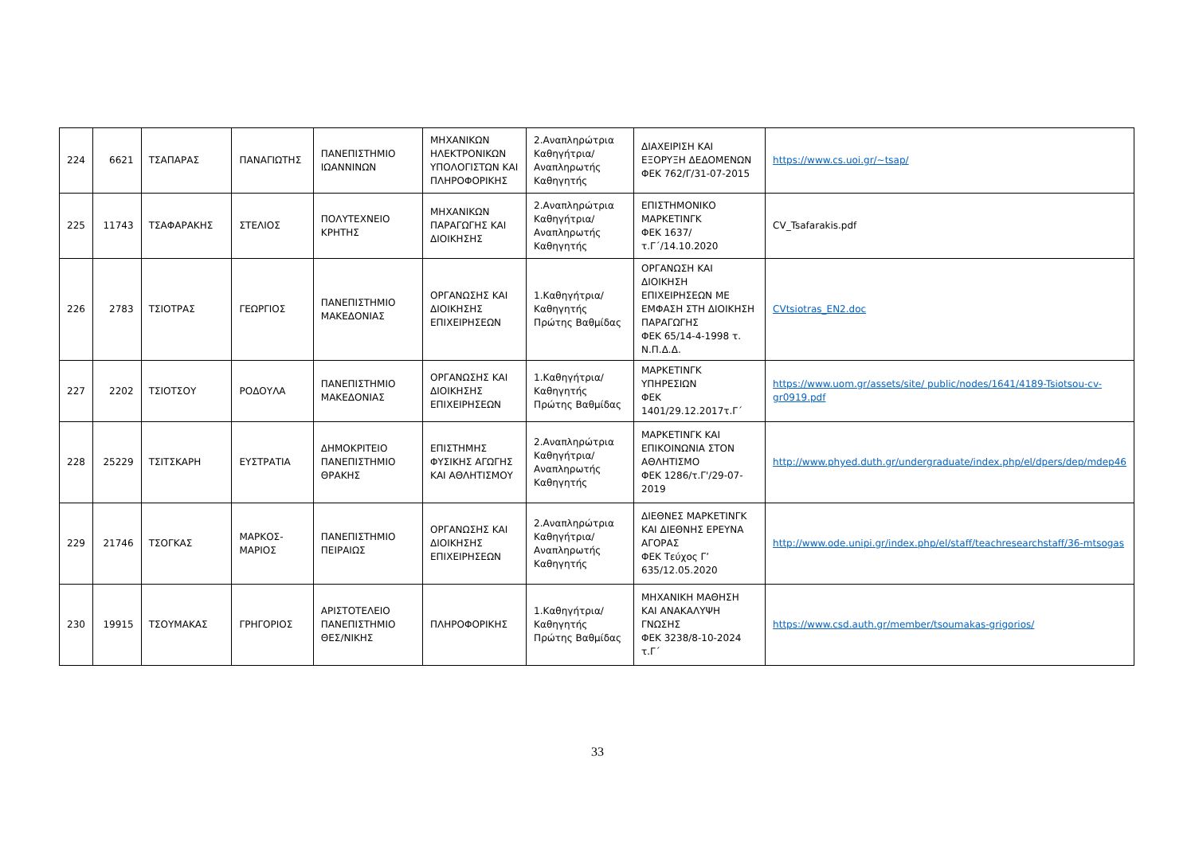| 224 | 6621 | ΤΣΑΠΑΡΑΣ | ΠΑΝΑΓΙΩΤΗΣ | ΠΑΝΕΠΙΣΤΗΜΙΟ ΙΩΑΝΝΙΝΩΝ | ΜΗΧΑΝΙΚΩΝ ΗΛΕΚΤΡΟΝΙΚΩΝ ΥΠΟΛΟΓΙΣΤΩΝ ΚΑΙ ΠΛΗΡΟΦΟΡΙΚΗΣ | 2.Αναπληρώτρια Καθηγήτρια/Αναπληρωτής Καθηγητής | ΔΙΑΧΕΙΡΙΣΗ ΚΑΙ ΕΞΟΡΥΞΗ ΔΕΔΟΜΕΝΩΝ ΦΕΚ 762/Γ/31-07-2015 | https://www.cs.uoi.gr/~tsap/ |
| 225 | 11743 | ΤΣΑΦΑΡΑΚΗΣ | ΣΤΕΛΙΟΣ | ΠΟΛΥΤΕΧΝΕΙΟ ΚΡΗΤΗΣ | ΜΗΧΑΝΙΚΩΝ ΠΑΡΑΓΩΓΗΣ ΚΑΙ ΔΙΟΙΚΗΣΗΣ | 2.Αναπληρώτρια Καθηγήτρια/Αναπληρωτής Καθηγητής | ΕΠΙΣΤΗΜΟΝΙΚΟ ΜΑΡΚΕΤΙΝΓΚ ΦΕΚ 1637/τ.Γ΄/14.10.2020 | CV_Tsafarakis.pdf |
| 226 | 2783 | ΤΣΙΟΤΡΑΣ | ΓΕΩΡΓΙΟΣ | ΠΑΝΕΠΙΣΤΗΜΙΟ ΜΑΚΕΔΟΝΙΑΣ | ΟΡΓΑΝΩΣΗΣ ΚΑΙ ΔΙΟΙΚΗΣΗΣ ΕΠΙΧΕΙΡΗΣΕΩΝ | 1.Καθηγήτρια/Καθηγητής Πρώτης Βαθμίδας | ΟΡΓΑΝΩΣΗ ΚΑΙ ΔΙΟΙΚΗΣΗ ΕΠΙΧΕΙΡΗΣΕΩΝ ΜΕ ΕΜΦΑΣΗ ΣΤΗ ΔΙΟΙΚΗΣΗ ΠΑΡΑΓΩΓΗΣ ΦΕΚ 65/14-4-1998 τ. Ν.Π.Δ.Δ. | CVtsiotras_EN2.doc |
| 227 | 2202 | ΤΣΙΟΤΣΟΥ | ΡΟΔΟΥΛΑ | ΠΑΝΕΠΙΣΤΗΜΙΟ ΜΑΚΕΔΟΝΙΑΣ | ΟΡΓΑΝΩΣΗΣ ΚΑΙ ΔΙΟΙΚΗΣΗΣ ΕΠΙΧΕΙΡΗΣΕΩΝ | 1.Καθηγήτρια/Καθηγητής Πρώτης Βαθμίδας | ΜΑΡΚΕΤΙΝΓΚ ΥΠΗΡΕΣΙΩΝ ΦΕΚ 1401/29.12.2017τ.Γ΄ | https://www.uom.gr/assets/site/ public/nodes/1641/4189-Tsiotsou-cv-gr0919.pdf |
| 228 | 25229 | ΤΣΙΤΣΚΑΡΗ | ΕΥΣΤΡΑΤΙΑ | ΔΗΜΟΚΡΙΤΕΙΟ ΠΑΝΕΠΙΣΤΗΜΙΟ ΘΡΑΚΗΣ | ΕΠΙΣΤΗΜΗΣ ΦΥΣΙΚΗΣ ΑΓΩΓΗΣ ΚΑΙ ΑΘΛΗΤΙΣΜΟΥ | 2.Αναπληρώτρια Καθηγήτρια/Αναπληρωτής Καθηγητής | ΜΑΡΚΕΤΙΝΓΚ ΚΑΙ ΕΠΙΚΟΙΝΩΝΙΑ ΣΤΟΝ ΑΘΛΗΤΙΣΜΟ ΦΕΚ 1286/τ.Γ'/29-07-2019 | http://www.phyed.duth.gr/undergraduate/index.php/el/dpers/dep/mdep46 |
| 229 | 21746 | ΤΣΟΓΚΑΣ | ΜΑΡΚΟΣ-ΜΑΡΙΟΣ | ΠΑΝΕΠΙΣΤΗΜΙΟ ΠΕΙΡΑΙΩΣ | ΟΡΓΑΝΩΣΗΣ ΚΑΙ ΔΙΟΙΚΗΣΗΣ ΕΠΙΧΕΙΡΗΣΕΩΝ | 2.Αναπληρώτρια Καθηγήτρια/Αναπληρωτής Καθηγητής | ΔΙΕΘΝΕΣ ΜΑΡΚΕΤΙΝΓΚ ΚΑΙ ΔΙΕΘΝΗΣ ΕΡΕΥΝΑ ΑΓΟΡΑΣ ΦΕΚ Τεύχος Γ’ 635/12.05.2020 | http://www.ode.unipi.gr/index.php/el/staff/teachresearchstaff/36-mtsogas |
| 230 | 19915 | ΤΣΟΥΜΑΚΑΣ | ΓΡΗΓΟΡΙΟΣ | ΑΡΙΣΤΟΤΕΛΕΙΟ ΠΑΝΕΠΙΣΤΗΜΙΟ ΘΕΣ/ΝΙΚΗΣ | ΠΛΗΡΟΦΟΡΙΚΗΣ | 1.Καθηγήτρια/Καθηγητής Πρώτης Βαθμίδας | ΜΗΧΑΝΙΚΗ ΜΑΘΗΣΗ ΚΑΙ ΑΝΑΚΑΛΥΨΗ ΓΝΩΣΗΣ ΦΕΚ 3238/8-10-2024 τ.Γ΄ | https://www.csd.auth.gr/member/tsoumakas-grigorios/ |
33